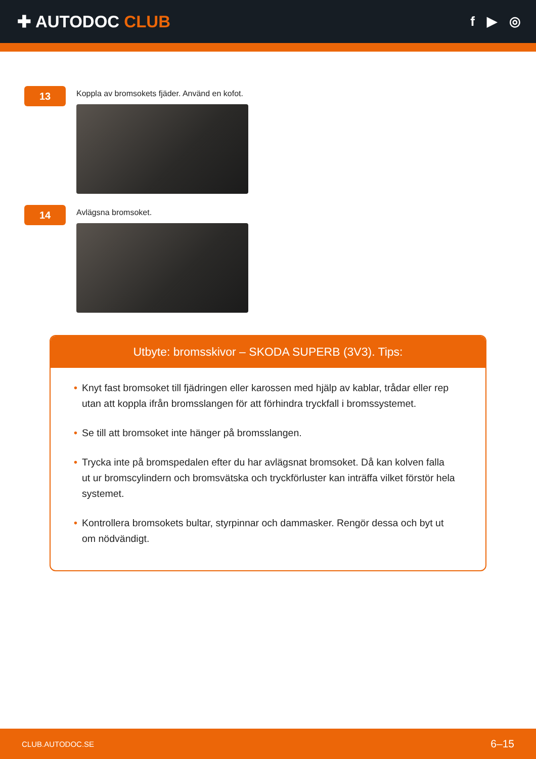✚ AUTODOC CLUB
f ▶ ◎
13
Koppla av bromsokets fjäder. Använd en kofot.
14
Avlägsna bromsoket.
Utbyte: bromsskivor – SKODA SUPERB (3V3). Tips:
• Knyt fast bromsoket till fjädringen eller karossen med hjälp av kablar, trådar eller rep utan att koppla ifrån bromsslangen för att förhindra tryckfall i bromssystemet.
• Se till att bromsoket inte hänger på bromsslangen.
• Trycka inte på bromspedalen efter du har avlägsnat bromsoket. Då kan kolven falla ut ur bromscylindern och bromsvätska och tryckförluster kan inträffa vilket förstör hela systemet.
• Kontrollera bromsokets bultar, styrpinnar och dammasker. Rengör dessa och byt ut om nödvändigt.
CLUB.AUTODOC.SE 6–15